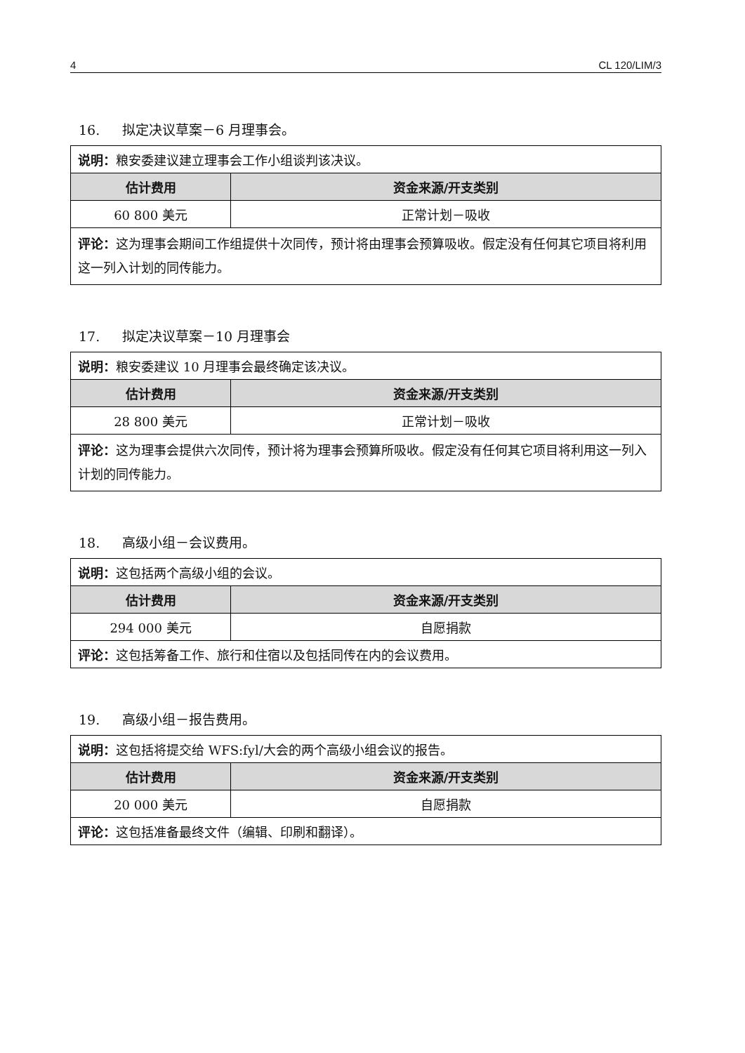4 CL 120/LIM/3
16. 拟定决议草案－6 月理事会。
| 说明： 粮安委建议建立理事会工作小组谈判该决议。 | |
| 估计费用 | 资金来源/开支类别 |
| 60 800 美元 | 正常计划－吸收 |
| 评论： 这为理事会期间工作组提供十次同传，预计将由理事会预算吸收。假定没有任何其它项目将利用这一列入计划的同传能力。 | |
17. 拟定决议草案－10 月理事会
| 说明： 粮安委建议 10 月理事会最终确定该决议。 | |
| 估计费用 | 资金来源/开支类别 |
| 28 800 美元 | 正常计划－吸收 |
| 评论： 这为理事会提供六次同传，预计将为理事会预算所吸收。假定没有任何其它项目将利用这一列入计划的同传能力。 | |
18. 高级小组－会议费用。
| 说明： 这包括两个高级小组的会议。 | |
| 估计费用 | 资金来源/开支类别 |
| 294 000 美元 | 自愿捐款 |
| 评论： 这包括筹备工作、旅行和住宿以及包括同传在内的会议费用。 | |
19. 高级小组－报告费用。
| 说明： 这包括将提交给 WFS:fyl/大会的两个高级小组会议的报告。 | |
| 估计费用 | 资金来源/开支类别 |
| 20 000 美元 | 自愿捐款 |
| 评论： 这包括准备最终文件（编辑、印刷和翻译）。 | |